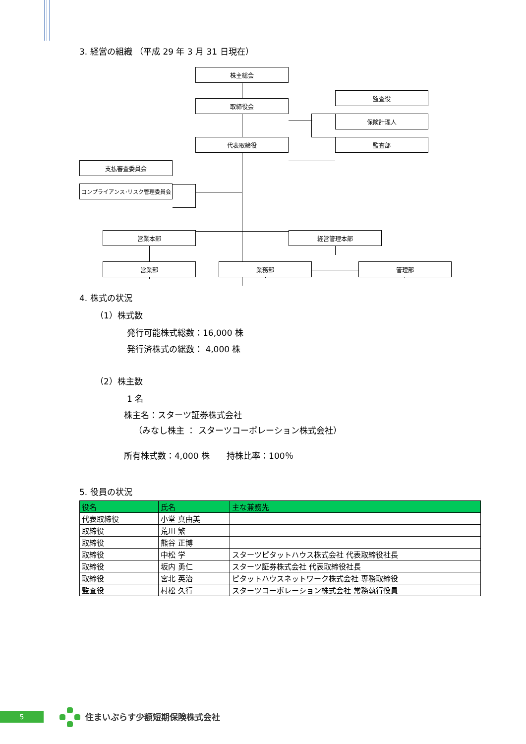3. 経営の組織 （平成 29 年 3 月 31 日現在）
株主総会
取締役会
監査役
保険計理人
代表取締役 監査部
支払審査委員会
コンプライアンス･リスク管理委員会
営業本部 経営管理本部
営業部 業務部 管理部
4. 株式の状況
（1）株式数
発行可能株式総数：16,000 株
発行済株式の総数： 4,000 株
（2）株主数
1 名
株主名：スターツ証券株式会社
（みなし株主 ： スターツコーポレーション株式会社）
所有株式数：4,000 株　　持株比率：100％
5. 役員の状況
| 役名 | 氏名 | 主な兼務先 |
| --- | --- | --- |
| 代表取締役 | 小堂 真由美 | |
| 取締役 | 荒川 繁 | |
| 取締役 | 熊谷 正博 | |
| 取締役 | 中松 学 | スターツピタットハウス株式会社 代表取締役社長 |
| 取締役 | 坂内 勇仁 | スターツ証券株式会社 代表取締役社長 |
| 取締役 | 宮北 英治 | ピタットハウスネットワーク株式会社 専務取締役 |
| 監査役 | 村松 久行 | スターツコーポレーション株式会社 常務執行役員 |
5 住まいぷらす少額短期保険株式会社